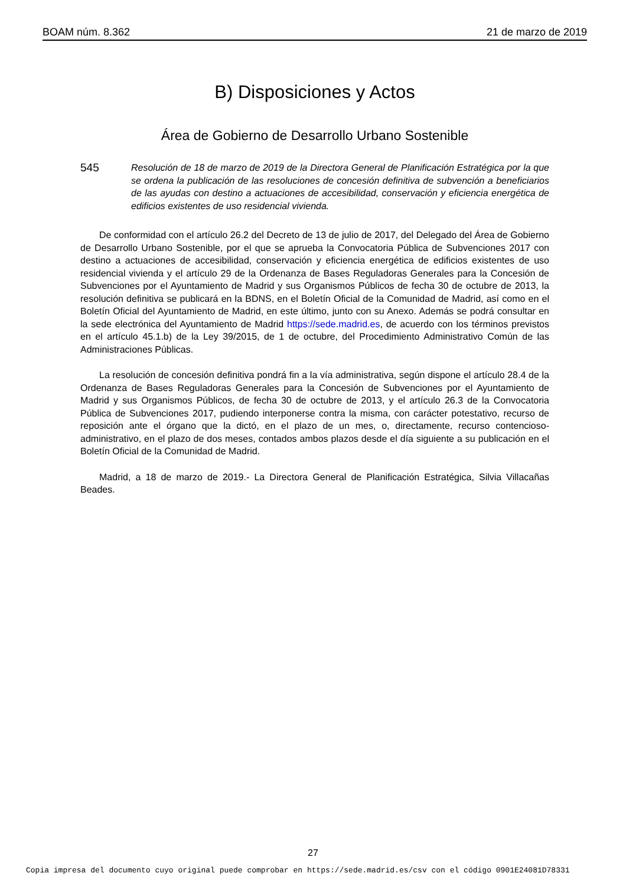BOAM núm. 8.362 21 de marzo de 2019
B) Disposiciones y Actos
Área de Gobierno de Desarrollo Urbano Sostenible
545
Resolución de 18 de marzo de 2019 de la Directora General de Planificación Estratégica por la que se ordena la publicación de las resoluciones de concesión definitiva de subvención a beneficiarios de las ayudas con destino a actuaciones de accesibilidad, conservación y eficiencia energética de edificios existentes de uso residencial vivienda.
De conformidad con el artículo 26.2 del Decreto de 13 de julio de 2017, del Delegado del Área de Gobierno de Desarrollo Urbano Sostenible, por el que se aprueba la Convocatoria Pública de Subvenciones 2017 con destino a actuaciones de accesibilidad, conservación y eficiencia energética de edificios existentes de uso residencial vivienda y el artículo 29 de la Ordenanza de Bases Reguladoras Generales para la Concesión de Subvenciones por el Ayuntamiento de Madrid y sus Organismos Públicos de fecha 30 de octubre de 2013, la resolución definitiva se publicará en la BDNS, en el Boletín Oficial de la Comunidad de Madrid, así como en el Boletín Oficial del Ayuntamiento de Madrid, en este último, junto con su Anexo. Además se podrá consultar en la sede electrónica del Ayuntamiento de Madrid https://sede.madrid.es, de acuerdo con los términos previstos en el artículo 45.1.b) de la Ley 39/2015, de 1 de octubre, del Procedimiento Administrativo Común de las Administraciones Públicas.
La resolución de concesión definitiva pondrá fin a la vía administrativa, según dispone el artículo 28.4 de la Ordenanza de Bases Reguladoras Generales para la Concesión de Subvenciones por el Ayuntamiento de Madrid y sus Organismos Públicos, de fecha 30 de octubre de 2013, y el artículo 26.3 de la Convocatoria Pública de Subvenciones 2017, pudiendo interponerse contra la misma, con carácter potestativo, recurso de reposición ante el órgano que la dictó, en el plazo de un mes, o, directamente, recurso contencioso-administrativo, en el plazo de dos meses, contados ambos plazos desde el día siguiente a su publicación en el Boletín Oficial de la Comunidad de Madrid.
Madrid, a 18 de marzo de 2019.- La Directora General de Planificación Estratégica, Silvia Villacañas Beades.
27
Copia impresa del documento cuyo original puede comprobar en https://sede.madrid.es/csv con el código 0901E24081D78331